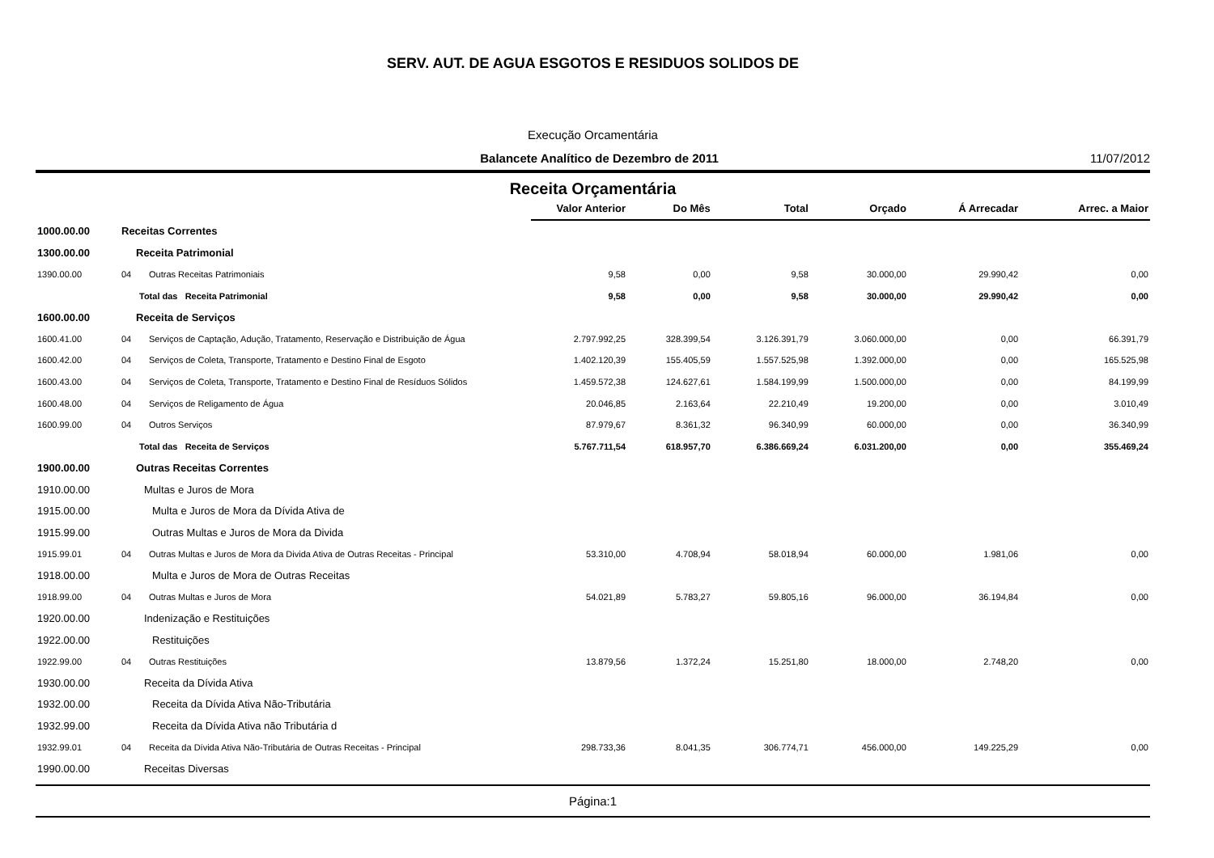SERV. AUT. DE AGUA ESGOTOS E RESIDUOS SOLIDOS DE
Execução Orcamentária
Balancete Analítico de Dezembro de 2011 11/07/2012
Receita Orçamentária
| | | | Valor Anterior | Do Mês | Total | Orçado | Á Arrecadar | Arrec. a Maior |
| 1000.00.00 | Receitas Correntes | | | | | | | |
| 1300.00.00 | Receita Patrimonial | | | | | | | |
| 1390.00.00 | 04 | Outras Receitas Patrimoniais | 9,58 | 0,00 | 9,58 | 30.000,00 | 29.990,42 | 0,00 |
| | Total das Receita Patrimonial | | 9,58 | 0,00 | 9,58 | 30.000,00 | 29.990,42 | 0,00 |
| 1600.00.00 | Receita de Serviços | | | | | | | |
| 1600.41.00 | 04 | Serviços de Captação, Adução, Tratamento, Reservação e Distribuição de Água | 2.797.992,25 | 328.399,54 | 3.126.391,79 | 3.060.000,00 | 0,00 | 66.391,79 |
| 1600.42.00 | 04 | Serviços de Coleta, Transporte, Tratamento e Destino Final de Esgoto | 1.402.120,39 | 155.405,59 | 1.557.525,98 | 1.392.000,00 | 0,00 | 165.525,98 |
| 1600.43.00 | 04 | Serviços de Coleta, Transporte, Tratamento e Destino Final de Resíduos Sólidos | 1.459.572,38 | 124.627,61 | 1.584.199,99 | 1.500.000,00 | 0,00 | 84.199,99 |
| 1600.48.00 | 04 | Serviços de Religamento de Água | 20.046,85 | 2.163,64 | 22.210,49 | 19.200,00 | 0,00 | 3.010,49 |
| 1600.99.00 | 04 | Outros Serviços | 87.979,67 | 8.361,32 | 96.340,99 | 60.000,00 | 0,00 | 36.340,99 |
| | Total das Receita de Serviços | | 5.767.711,54 | 618.957,70 | 6.386.669,24 | 6.031.200,00 | 0,00 | 355.469,24 |
| 1900.00.00 | Outras Receitas Correntes | | | | | | | |
| 1910.00.00 | Multas e Juros de Mora | | | | | | | |
| 1915.00.00 | Multa e Juros de Mora da Dívida Ativa de | | | | | | | |
| 1915.99.00 | Outras Multas e Juros de Mora da Divida | | | | | | | |
| 1915.99.01 | 04 | Outras Multas e Juros de Mora da Divida Ativa de Outras Receitas - Principal | 53.310,00 | 4.708,94 | 58.018,94 | 60.000,00 | 1.981,06 | 0,00 |
| 1918.00.00 | Multa e Juros de Mora de Outras Receitas | | | | | | | |
| 1918.99.00 | 04 | Outras Multas e Juros de Mora | 54.021,89 | 5.783,27 | 59.805,16 | 96.000,00 | 36.194,84 | 0,00 |
| 1920.00.00 | Indenização e Restituições | | | | | | | |
| 1922.00.00 | Restituições | | | | | | | |
| 1922.99.00 | 04 | Outras Restituições | 13.879,56 | 1.372,24 | 15.251,80 | 18.000,00 | 2.748,20 | 0,00 |
| 1930.00.00 | Receita da Dívida Ativa | | | | | | | |
| 1932.00.00 | Receita da Dívida Ativa Não-Tributária | | | | | | | |
| 1932.99.00 | Receita da Dívida Ativa não Tributária d | | | | | | | |
| 1932.99.01 | 04 | Receita da Dívida Ativa Não-Tributária de Outras Receitas - Principal | 298.733,36 | 8.041,35 | 306.774,71 | 456.000,00 | 149.225,29 | 0,00 |
| 1990.00.00 | Receitas Diversas | | | | | | | |
Página:1